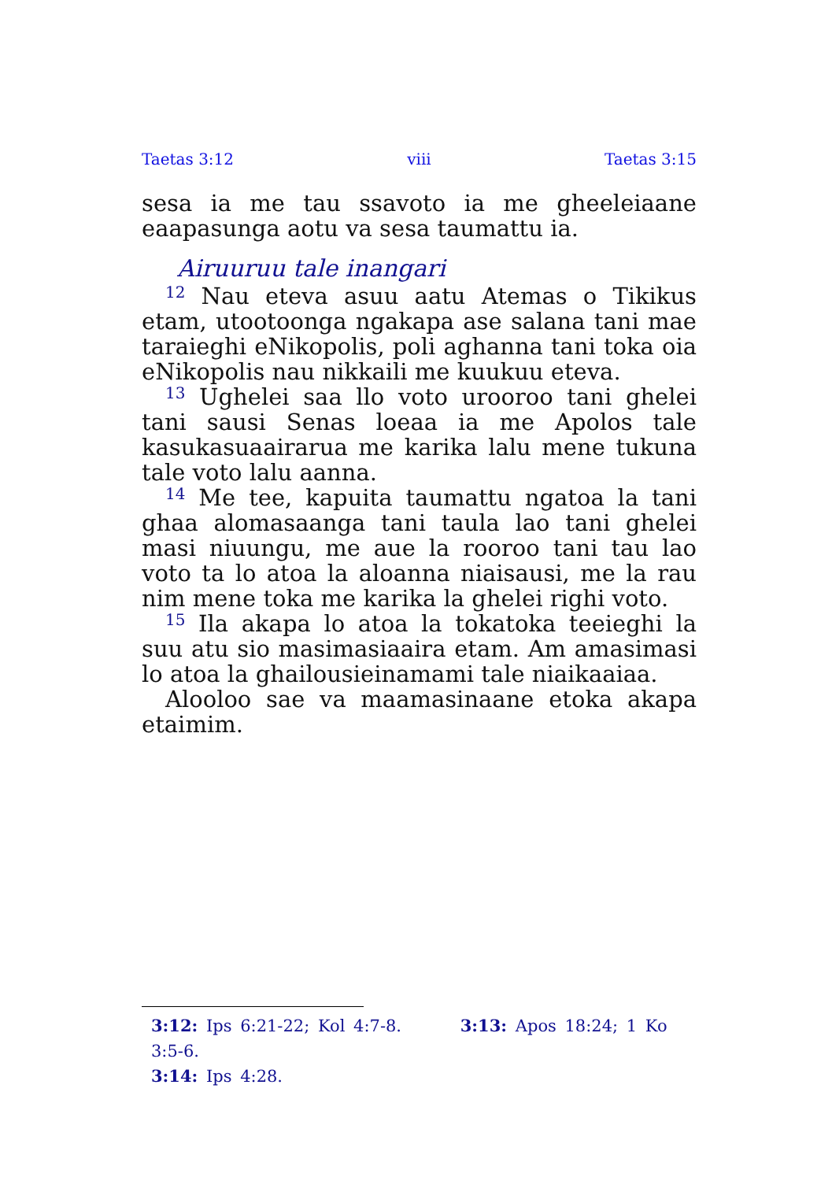Taetas 3:12 viii Taetas 3:15
sesa ia me tau ssavoto ia me gheeleiaane eaapa­sunga aotu va sesa taumattu ia.
Airuuruu tale inangari
<sup>12</sup> Nau eteva asuu aatu Atemas o Tikikus etam, utootoonga ngakapa ase salana tani mae taraieghi eNikopolis, poli aghanna tani toka oia eNikopolis nau nikkaili me kuukuu eteva.
<sup>13</sup> Ughelei saa llo voto urooroo tani ghelei tani sausi Senas loeaa ia me Apolos tale kasuka­suaairarua me karika lalu mene tukuna tale voto lalu aanna.
<sup>14</sup> Me tee, kapuita taumattu ngatoa la tani ghaa alomasaanga tani taula lao tani ghelei masi niuungu, me aue la rooroo tani tau lao voto ta lo atoa la aloanna niaisausi, me la rau nim mene toka me karika la ghelei righi voto.
<sup>15</sup> Ila akapa lo atoa la tokatoka teeieghi la suu atu sio masimasiaaira etam. Am amasimasi lo atoa la ghailousieinamami tale niaikaaiaa.
Alooloo sae va maamasinaane etoka akapa etaimim.
3:12: Ips 6:21-22; Kol 4:7-8. 3:13: Apos 18:24; 1 Ko 3:5-6.
3:14: Ips 4:28.